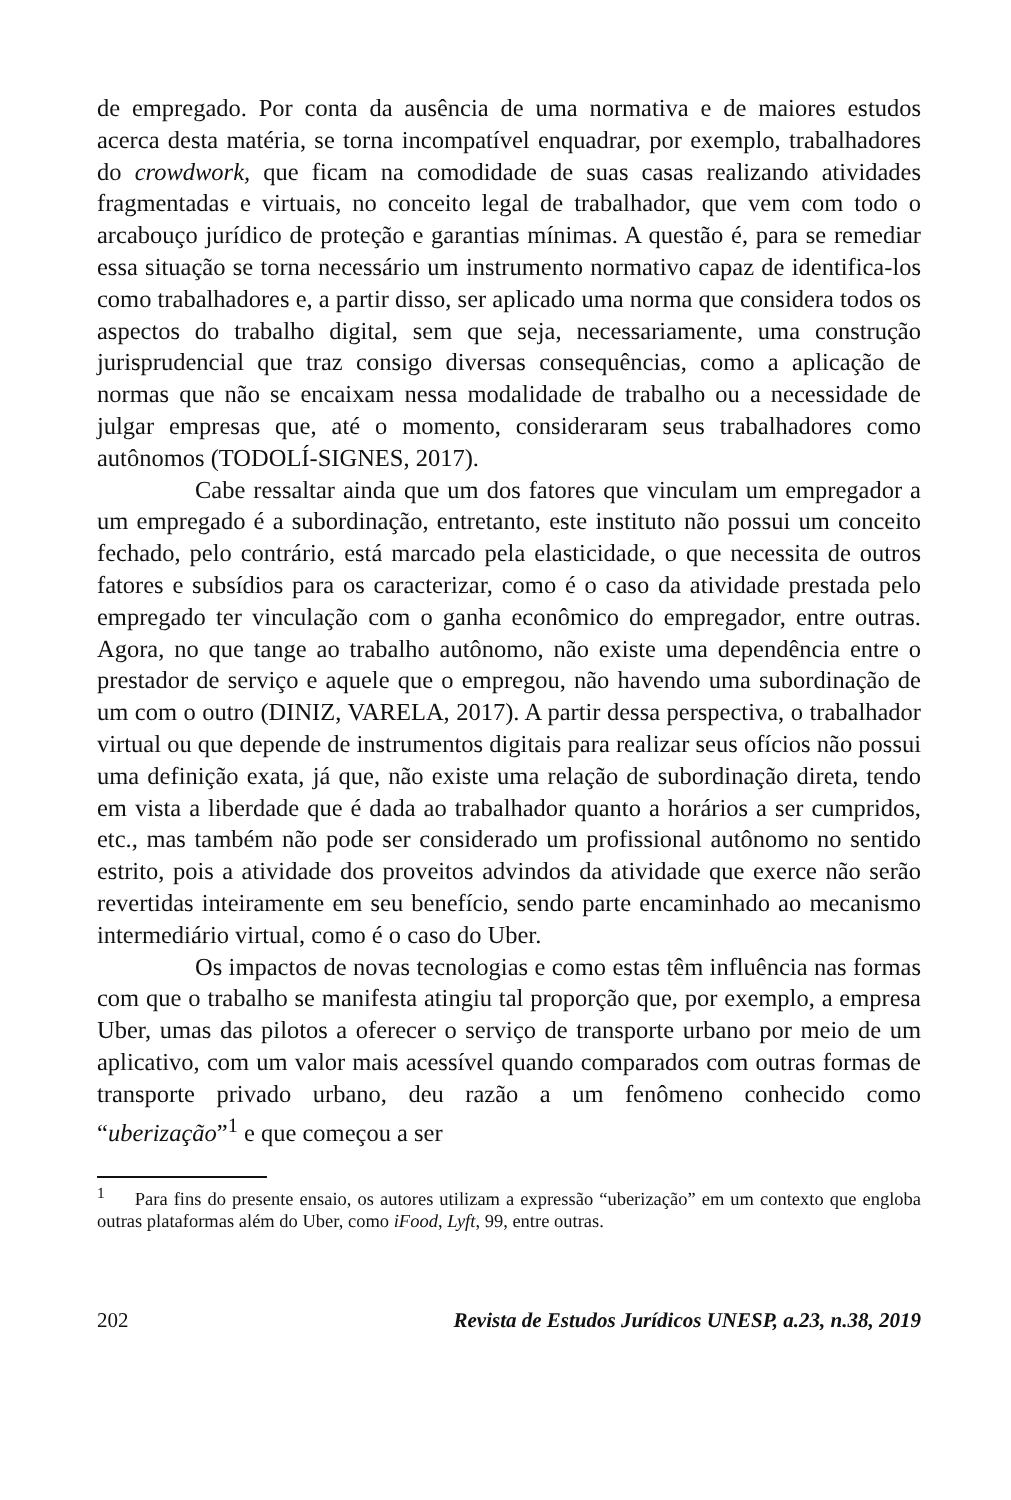de empregado. Por conta da ausência de uma normativa e de maiores estudos acerca desta matéria, se torna incompatível enquadrar, por exemplo, trabalhadores do crowdwork, que ficam na comodidade de suas casas realizando atividades fragmentadas e virtuais, no conceito legal de trabalhador, que vem com todo o arcabouço jurídico de proteção e garantias mínimas. A questão é, para se remediar essa situação se torna necessário um instrumento normativo capaz de identifica-los como trabalhadores e, a partir disso, ser aplicado uma norma que considera todos os aspectos do trabalho digital, sem que seja, necessariamente, uma construção jurisprudencial que traz consigo diversas consequências, como a aplicação de normas que não se encaixam nessa modalidade de trabalho ou a necessidade de julgar empresas que, até o momento, consideraram seus trabalhadores como autônomos (TODOLÍ-SIGNES, 2017).
Cabe ressaltar ainda que um dos fatores que vinculam um empregador a um empregado é a subordinação, entretanto, este instituto não possui um conceito fechado, pelo contrário, está marcado pela elasticidade, o que necessita de outros fatores e subsídios para os caracterizar, como é o caso da atividade prestada pelo empregado ter vinculação com o ganha econômico do empregador, entre outras. Agora, no que tange ao trabalho autônomo, não existe uma dependência entre o prestador de serviço e aquele que o empregou, não havendo uma subordinação de um com o outro (DINIZ, VARELA, 2017). A partir dessa perspectiva, o trabalhador virtual ou que depende de instrumentos digitais para realizar seus ofícios não possui uma definição exata, já que, não existe uma relação de subordinação direta, tendo em vista a liberdade que é dada ao trabalhador quanto a horários a ser cumpridos, etc., mas também não pode ser considerado um profissional autônomo no sentido estrito, pois a atividade dos proveitos advindos da atividade que exerce não serão revertidas inteiramente em seu benefício, sendo parte encaminhado ao mecanismo intermediário virtual, como é o caso do Uber.
Os impactos de novas tecnologias e como estas têm influência nas formas com que o trabalho se manifesta atingiu tal proporção que, por exemplo, a empresa Uber, umas das pilotos a oferecer o serviço de transporte urbano por meio de um aplicativo, com um valor mais acessível quando comparados com outras formas de transporte privado urbano, deu razão a um fenômeno conhecido como “uberização”<sup>1</sup> e que começou a ser
<sup>1</sup> Para fins do presente ensaio, os autores utilizam a expressão “uberização” em um contexto que engloba outras plataformas além do Uber, como iFood, Lyft, 99, entre outras.
202 Revista de Estudos Jurídicos UNESP, a.23, n.38, 2019